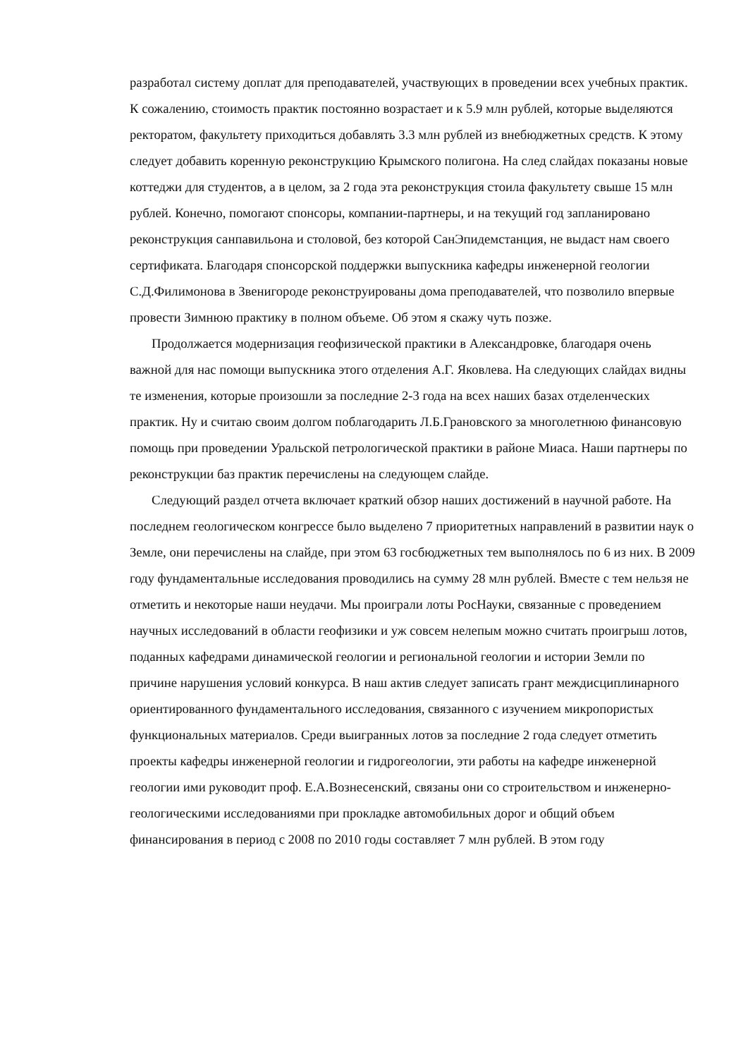разработал систему доплат для преподавателей, участвующих в проведении всех учебных практик. К сожалению, стоимость практик постоянно возрастает и к 5.9 млн рублей, которые выделяются ректоратом, факультету приходиться добавлять 3.3 млн рублей из внебюджетных средств. К этому следует добавить коренную реконструкцию Крымского полигона. На след слайдах показаны новые коттеджи для студентов, а в целом, за 2 года эта реконструкция стоила факультету свыше 15 млн рублей. Конечно, помогают спонсоры, компании-партнеры, и на текущий год запланировано реконструкция санпавильона и столовой, без которой СанЭпидемстанция, не выдаст нам своего сертификата. Благодаря спонсорской поддержки выпускника кафедры инженерной геологии С.Д.Филимонова в Звенигороде реконструированы дома преподавателей, что позволило впервые провести Зимнюю практику в полном объеме. Об этом я скажу чуть позже.
Продолжается модернизация геофизической практики в Александровке, благодаря очень важной для нас помощи выпускника этого отделения А.Г. Яковлева. На следующих слайдах видны те изменения, которые произошли за последние 2-3 года на всех наших базах отделенческих практик. Ну и считаю своим долгом поблагодарить Л.Б.Грановского за многолетнюю финансовую помощь при проведении Уральской петрологической практики в районе Миаса. Наши партнеры по реконструкции баз практик перечислены на следующем слайде.
Следующий раздел отчета включает краткий обзор наших достижений в научной работе. На последнем геологическом конгрессе было выделено 7 приоритетных направлений в развитии наук о Земле, они перечислены на слайде, при этом 63 госбюджетных тем выполнялось по 6 из них. В 2009 году фундаментальные исследования проводились на сумму 28 млн рублей. Вместе с тем нельзя не отметить и некоторые наши неудачи. Мы проиграли лоты РосНауки, связанные с проведением научных исследований в области геофизики и уж совсем нелепым можно считать проигрыш лотов, поданных кафедрами динамической геологии и региональной геологии и истории Земли по причине нарушения условий конкурса. В наш актив следует записать грант междисциплинарного ориентированного фундаментального исследования, связанного с изучением микропористых функциональных материалов. Среди выигранных лотов за последние 2 года следует отметить проекты кафедры инженерной геологии и гидрогеологии, эти работы на кафедре инженерной геологии ими руководит проф. Е.А.Вознесенский, связаны они со строительством и инженерно-геологическими исследованиями при прокладке автомобильных дорог и общий объем финансирования в период с 2008 по 2010 годы составляет 7 млн рублей. В этом году